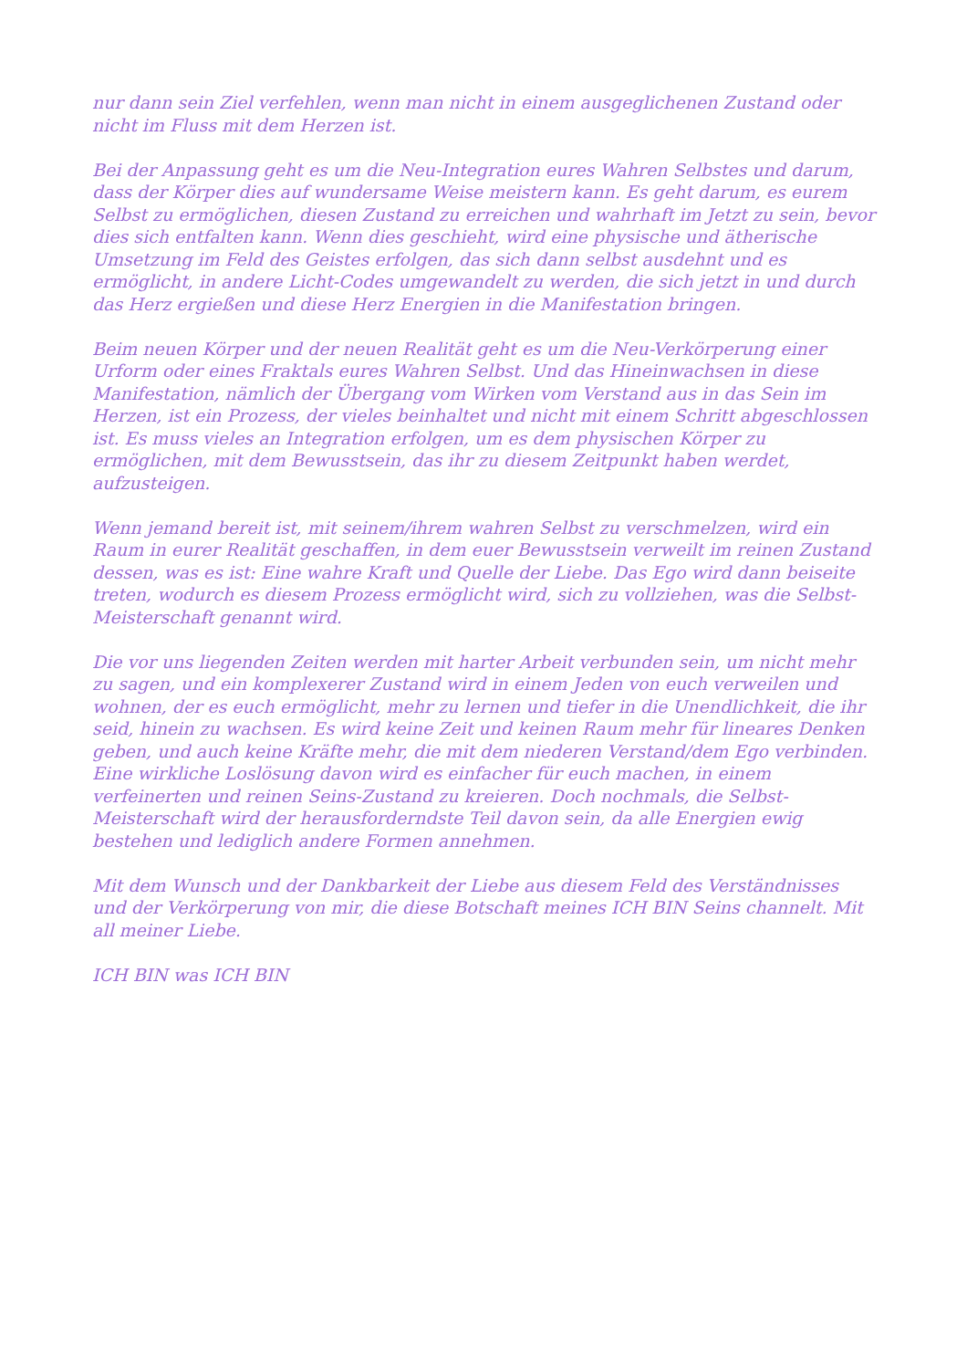nur dann sein Ziel verfehlen, wenn man nicht in einem ausgeglichenen Zustand oder nicht im Fluss mit dem Herzen ist.
Bei der Anpassung geht es um die Neu-Integration eures Wahren Selbstes und darum, dass der Körper dies auf wundersame Weise meistern kann. Es geht darum, es eurem Selbst zu ermöglichen, diesen Zustand zu erreichen und wahrhaft im Jetzt zu sein, bevor dies sich entfalten kann. Wenn dies geschieht, wird eine physische und ätherische Umsetzung im Feld des Geistes erfolgen, das sich dann selbst ausdehnt und es ermöglicht, in andere Licht-Codes umgewandelt zu werden, die sich jetzt in und durch das Herz ergießen und diese Herz Energien in die Manifestation bringen.
Beim neuen Körper und der neuen Realität geht es um die Neu-Verkörperung einer Urform oder eines Fraktals eures Wahren Selbst. Und das Hineinwachsen in diese Manifestation, nämlich der Übergang vom Wirken vom Verstand aus in das Sein im Herzen, ist ein Prozess, der vieles beinhaltet und nicht mit einem Schritt abgeschlossen ist. Es muss vieles an Integration erfolgen, um es dem physischen Körper zu ermöglichen, mit dem Bewusstsein, das ihr zu diesem Zeitpunkt haben werdet, aufzusteigen.
Wenn jemand bereit ist, mit seinem/ihrem wahren Selbst zu verschmelzen, wird ein Raum in eurer Realität geschaffen, in dem euer Bewusstsein verweilt im reinen Zustand dessen, was es ist: Eine wahre Kraft und Quelle der Liebe. Das Ego wird dann beiseite treten, wodurch es diesem Prozess ermöglicht wird, sich zu vollziehen, was die Selbst-Meisterschaft genannt wird.
Die vor uns liegenden Zeiten werden mit harter Arbeit verbunden sein, um nicht mehr zu sagen, und ein komplexerer Zustand wird in einem Jeden von euch verweilen und wohnen, der es euch ermöglicht, mehr zu lernen und tiefer in die Unendlichkeit, die ihr seid, hinein zu wachsen. Es wird keine Zeit und keinen Raum mehr für lineares Denken geben, und auch keine Kräfte mehr, die mit dem niederen Verstand/dem Ego verbinden. Eine wirkliche Loslösung davon wird es einfacher für euch machen, in einem verfeinerten und reinen Seins-Zustand zu kreieren. Doch nochmals, die Selbst-Meisterschaft wird der herausforderndste Teil davon sein, da alle Energien ewig bestehen und lediglich andere Formen annehmen.
Mit dem Wunsch und der Dankbarkeit der Liebe aus diesem Feld des Verständnisses und der Verkörperung von mir, die diese Botschaft meines ICH BIN Seins channelt. Mit all meiner Liebe.
ICH BIN was ICH BIN